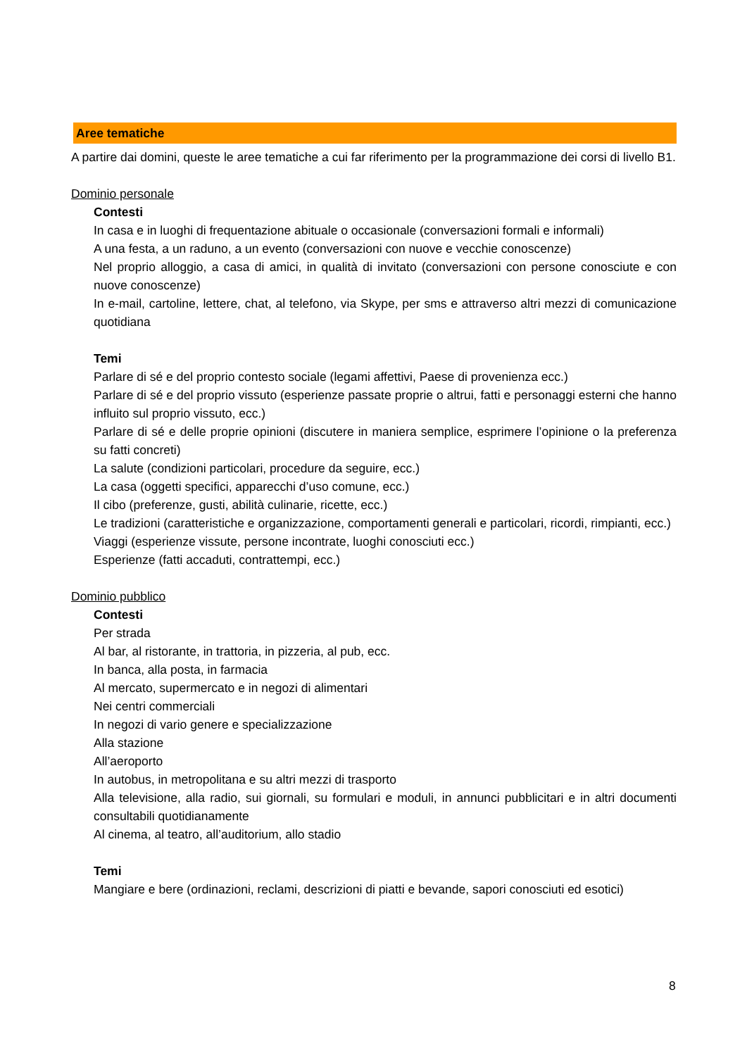Aree tematiche
A partire dai domini, queste le aree tematiche a cui far riferimento per la programmazione dei corsi di livello B1.
Dominio personale
Contesti
In casa e in luoghi di frequentazione abituale o occasionale (conversazioni formali e informali)
A una festa, a un raduno, a un evento (conversazioni con nuove e vecchie conoscenze)
Nel proprio alloggio, a casa di amici, in qualità di invitato (conversazioni con persone conosciute e con nuove conoscenze)
In e-mail, cartoline, lettere, chat, al telefono, via Skype, per sms e attraverso altri mezzi di comunicazione quotidiana
Temi
Parlare di sé e del proprio contesto sociale (legami affettivi, Paese di provenienza ecc.)
Parlare di sé e del proprio vissuto (esperienze passate proprie o altrui, fatti e personaggi esterni che hanno influito sul proprio vissuto, ecc.)
Parlare di sé e delle proprie opinioni (discutere in maniera semplice, esprimere l’opinione o la preferenza su fatti concreti)
La salute (condizioni particolari, procedure da seguire, ecc.)
La casa (oggetti specifici, apparecchi d’uso comune, ecc.)
Il cibo (preferenze, gusti, abilità culinarie, ricette, ecc.)
Le tradizioni (caratteristiche e organizzazione, comportamenti generali e particolari, ricordi, rimpianti, ecc.)
Viaggi (esperienze vissute, persone incontrate, luoghi conosciuti ecc.)
Esperienze (fatti accaduti, contrattempi, ecc.)
Dominio pubblico
Contesti
Per strada
Al bar, al ristorante, in trattoria, in pizzeria, al pub, ecc.
In banca, alla posta, in farmacia
Al mercato, supermercato e in negozi di alimentari
Nei centri commerciali
In negozi di vario genere e specializzazione
Alla stazione
All’aeroporto
In autobus, in metropolitana e su altri mezzi di trasporto
Alla televisione, alla radio, sui giornali, su formulari e moduli, in annunci pubblicitari e in altri documenti consultabili quotidianamente
Al cinema, al teatro, all’auditorium, allo stadio
Temi
Mangiare e bere (ordinazioni, reclami, descrizioni di piatti e bevande, sapori conosciuti ed esotici)
8